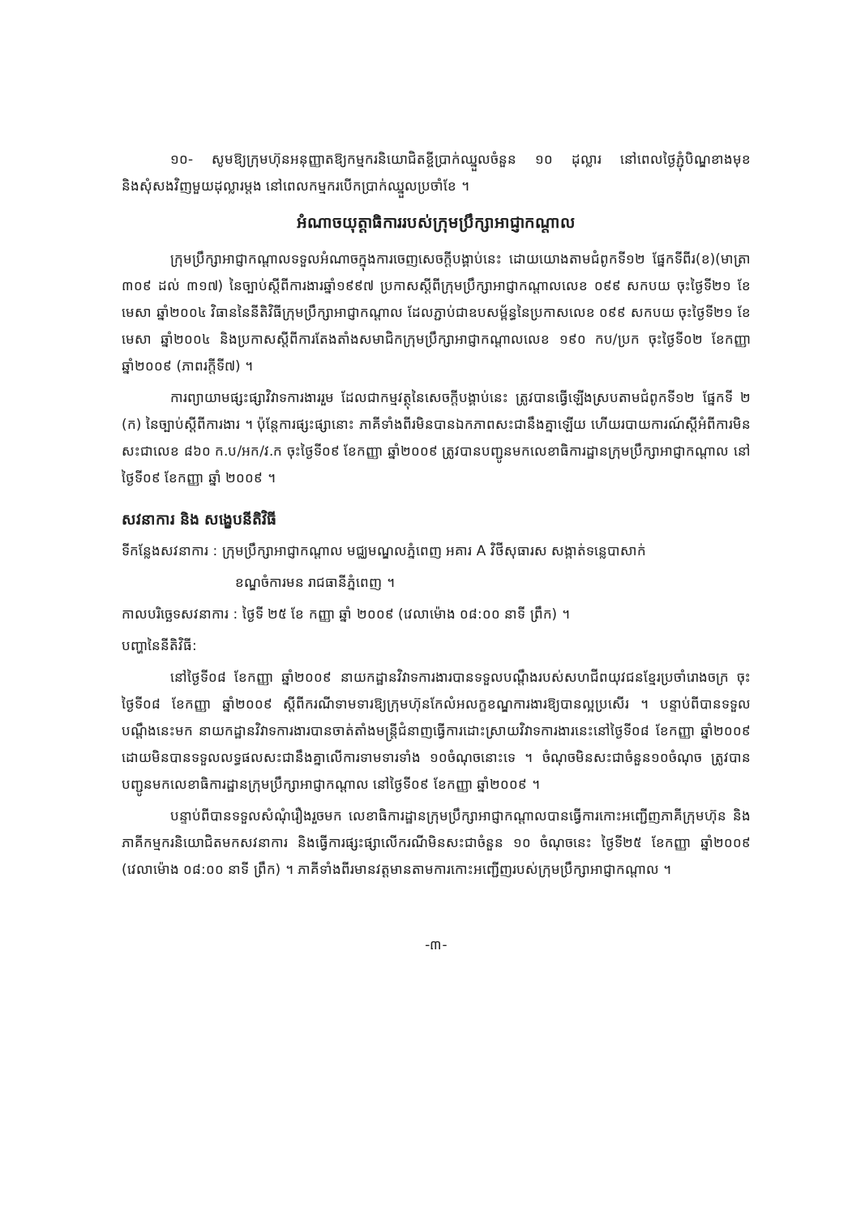១០- សូមឱ្យក្រុមហ៊ុនអនុញ្ញាតឱ្យកម្មករនិយោជិតខ្ចីប្រាក់ឈ្នួលចំនួន ១០ ដុល្លារ នៅពេលថ្ងៃភ្ជុំបិណ្ឌខាងមុខ និងសុំសងវិញមួយដុល្លារម្តង នៅពេលកម្មករបើកប្រាក់ឈ្នួលប្រចាំខែ ។
អំណាចយុត្តាធិការរបស់ក្រុមប្រឹក្សាអាជ្ញាកណ្តាល
ក្រុមប្រឹក្សាអាជ្ញាកណ្តាលទទួលអំណាចក្នុងការចេញសេចក្តីបង្គាប់នេះ ដោយយោងតាមជំពូកទី១២ ផ្នែកទីពីរ(ខ)(មាត្រា ៣០៩ ដល់ ៣១៧) នៃច្បាប់ស្តីពីការងារឆ្នាំ១៩៩៧ ប្រកាសស្តីពីក្រុមប្រឹក្សាអាជ្ញាកណ្តាលលេខ ០៩៩ សកបយ ចុះថ្ងៃទី២១ ខែមេសា ឆ្នាំ២០០៤ វិធាននៃនីតិវិធីក្រុមប្រឹក្សាអាជ្ញាកណ្តាល ដែលភ្ជាប់ជាឧបសម្ព័ន្ធនៃប្រកាសលេខ ០៩៩ សកបយ ចុះថ្ងៃទី២១ ខែមេសា ឆ្នាំ២០០៤ និងប្រកាសស្តីពីការតែងតាំងសមាជិកក្រុមប្រឹក្សាអាជ្ញាកណ្តាលលេខ ១៩០ កប/ប្រក ចុះថ្ងៃទី០២ ខែកញ្ញា ឆ្នាំ២០០៩ (ភាពរក្តីទី៧) ។
ការព្យាយាមផ្សះផ្សាវិវាទការងាររួម ដែលជាកម្មវត្ថុនៃសេចក្តីបង្គាប់នេះ ត្រូវបានធ្វើឡើងស្របតាមជំពូកទី១២ ផ្នែកទី ២ (ក) នៃច្បាប់ស្តីពីការងារ ។ ប៉ុន្តែការផ្សះផ្សានោះ ភាគីទាំងពីរមិនបានឯកភាពសះជានឹងគ្នាឡើយ ហើយរបាយការណ៍ស្តីអំពីការមិនសះជាលេខ ៨៦០ ក.ប/អក/វ.ក ចុះថ្ងៃទី០៩ ខែកញ្ញា ឆ្នាំ២០០៩ ត្រូវបានបញ្ជូនមកលេខាធិការដ្ឋានក្រុមប្រឹក្សាអាជ្ញាកណ្តាល នៅថ្ងៃទី០៩ ខែកញ្ញា ឆ្នាំ ២០០៩ ។
សវនាការ និង សង្ខេបនីតិវិធី
ទីកន្លែងសវនាការ : ក្រុមប្រឹក្សាអាជ្ញាកណ្តាល មជ្ឈមណ្ឌលភ្នំពេញ អគារ A វិថីសុធារស សង្កាត់ទន្លេបាសាក់
ខណ្ឌចំការមន រាជធានីភ្នំពេញ ។
កាលបរិច្ឆេទសវនាការ : ថ្ងៃទី ២៥ ខែ កញ្ញា ឆ្នាំ ២០០៩ (វេលាម៉ោង ០៨:០០ នាទី ព្រឹក) ។
បញ្ហានៃនីតិវិធី:
នៅថ្ងៃទី០៨ ខែកញ្ញា ឆ្នាំ២០០៩ នាយកដ្ឋានវិវាទការងារបានទទួលបណ្តឹងរបស់សហជីពយុវជនខ្មែរប្រចាំរោងចក្រ ចុះថ្ងៃទី០៨ ខែកញ្ញា ឆ្នាំ២០០៩ ស្តីពីករណីទាមទារឱ្យក្រុមហ៊ុនកែលំអលក្ខខណ្ឌការងារឱ្យបានល្អប្រសើរ ។ បន្ទាប់ពីបានទទួលបណ្តឹងនេះមក នាយកដ្ឋានវិវាទការងារបានចាត់តាំងមន្ត្រីជំនាញធ្វើការដោះស្រាយវិវាទការងារនេះនៅថ្ងៃទី០៨ ខែកញ្ញា ឆ្នាំ២០០៩ ដោយមិនបានទទួលលទ្ធផលសះជានឹងគ្នាលើការទាមទារទាំង ១០ចំណុចនោះទេ ។ ចំណុចមិនសះជាចំនួន១០ចំណុច ត្រូវបានបញ្ជូនមកលេខាធិការដ្ឋានក្រុមប្រឹក្សាអាជ្ញាកណ្តាល នៅថ្ងៃទី០៩ ខែកញ្ញា ឆ្នាំ២០០៩ ។
បន្ទាប់ពីបានទទួលសំណុំរឿងរួចមក លេខាធិការដ្ឋានក្រុមប្រឹក្សាអាជ្ញាកណ្តាលបានធ្វើការកោះអញ្ជើញភាគីក្រុមហ៊ុន និងភាគីកម្មករនិយោជិតមកសវនាការ និងធ្វើការផ្សះផ្សាលើករណីមិនសះជាចំនួន ១០ ចំណុចនេះ ថ្ងៃទី២៥ ខែកញ្ញា ឆ្នាំ២០០៩ (វេលាម៉ោង ០៨:០០ នាទី ព្រឹក) ។ ភាគីទាំងពីរមានវត្តមានតាមការកោះអញ្ជើញរបស់ក្រុមប្រឹក្សាអាជ្ញាកណ្តាល ។
-៣-